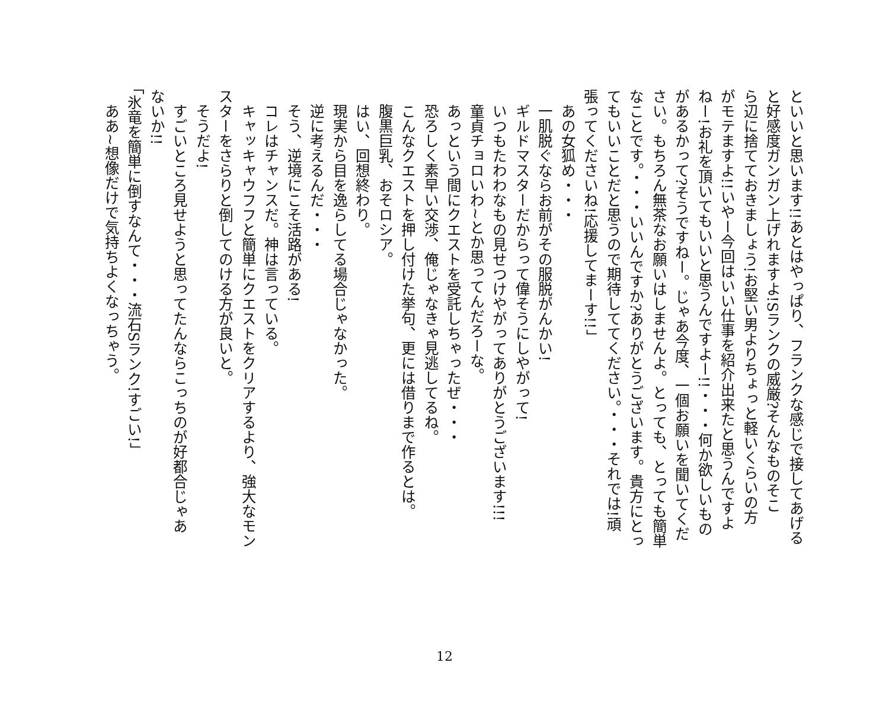といいと思います!!あとはやっぱり、フランクな感じで接してあげる
と好感度ガンガン上げれますよ!Sランクの威厳?そんなものそこ
ら辺に捨てておきましょう!お堅い男よりちょっと軽いくらいの方
がモテますよ!!いやー今回はいい仕事を紹介出来たと思うんですよ
ねー!お礼を頂いてもいいと思うんですよー!!・・・何か欲しいもの
があるかって?そうですねー。じゃあ今度、一個お願いを聞いてくだ
さい。もちろん無茶なお願いはしませんよ。とっても、とっても簡単
なことです。・・・いいんですか?ありがとうございます。貴方にとっ
てもいいことだと思うので期待しててください。・・・それでは!頑
張ってくださいね!応援してまーす!!」
　あの女狐め・・・
　一肌脱ぐならお前がその服脱がんかい!
　ギルドマスターだからって偉そうにしやがって!
　いつもたわわなもの見せつけやがってありがとうございます!!!
　童貞チョロいわ~とか思ってんだろーな。
　あっという間にクエストを受託しちゃったぜ・・・
　恐ろしく素早い交渉、俺じゃなきゃ見逃してるね。
　こんなクエストを押し付けた挙句、更には借りまで作るとは。
　腹黒巨乳、おそロシア。
　はい、回想終わり。
　現実から目を逸らしてる場合じゃなかった。
　逆に考えるんだ・・・
　そう、逆境にこそ活路がある!
　コレはチャンスだ。神は言っている。
　キャッキャウフフと簡単にクエストをクリアするより、強大なモン
スターをさらりと倒してのける方が良いと。
　そうだよ!
　すごいところ見せようと思ってたんならこっちのが好都合じゃあ
ないか!!
「氷竜を簡単に倒すなんて・・・流石Sランク!すごい!」
　ああ~想像だけで気持ちよくなっちゃう。
12